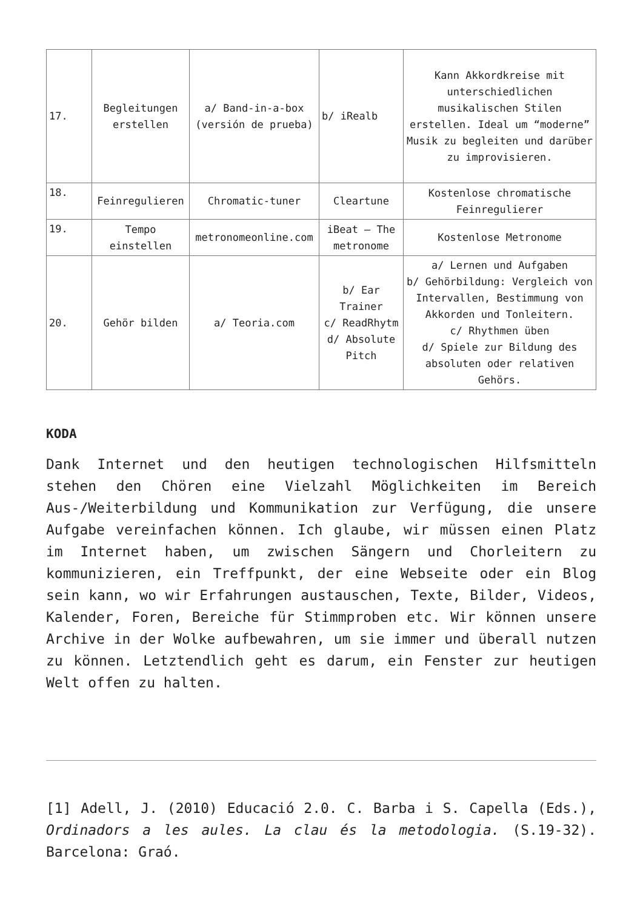| 17. | Begleitungen erstellen | a/ Band-in-a-box (versión de prueba) | b/ iRealb | Kann Akkordkreise mit unterschiedlichen musikalischen Stilen erstellen. Ideal um “moderne” Musik zu begleiten und darüber zu improvisieren. |
| 18. | Feinregulieren | Chromatic-tuner | Cleartune | Kostenlose chromatische Feinregulierer |
| 19. | Tempo einstellen | metronomeonline.com | iBeat – The metronome | Kostenlose Metronome |
| 20. | Gehör bilden | a/ Teoria.com | b/ Ear Trainer c/ ReadRhytm d/ Absolute Pitch | a/ Lernen und Aufgaben b/ Gehörbildung: Vergleich von Intervallen, Bestimmung von Akkorden und Tonleitern. c/ Rhythmen üben d/ Spiele zur Bildung des absoluten oder relativen Gehörs. |
KODA
Dank Internet und den heutigen technologischen Hilfsmitteln stehen den Chören eine Vielzahl Möglichkeiten im Bereich Aus-/Weiterbildung und Kommunikation zur Verfügung, die unsere Aufgabe vereinfachen können. Ich glaube, wir müssen einen Platz im Internet haben, um zwischen Sängern und Chorleitern zu kommunizieren, ein Treffpunkt, der eine Webseite oder ein Blog sein kann, wo wir Erfahrungen austauschen, Texte, Bilder, Videos, Kalender, Foren, Bereiche für Stimmproben etc. Wir können unsere Archive in der Wolke aufbewahren, um sie immer und überall nutzen zu können. Letztendlich geht es darum, ein Fenster zur heutigen Welt offen zu halten.
[1] Adell, J. (2010) Educació 2.0. C. Barba i S. Capella (Eds.), Ordinadors a les aules. La clau és la metodologia. (S.19-32). Barcelona: Graó.